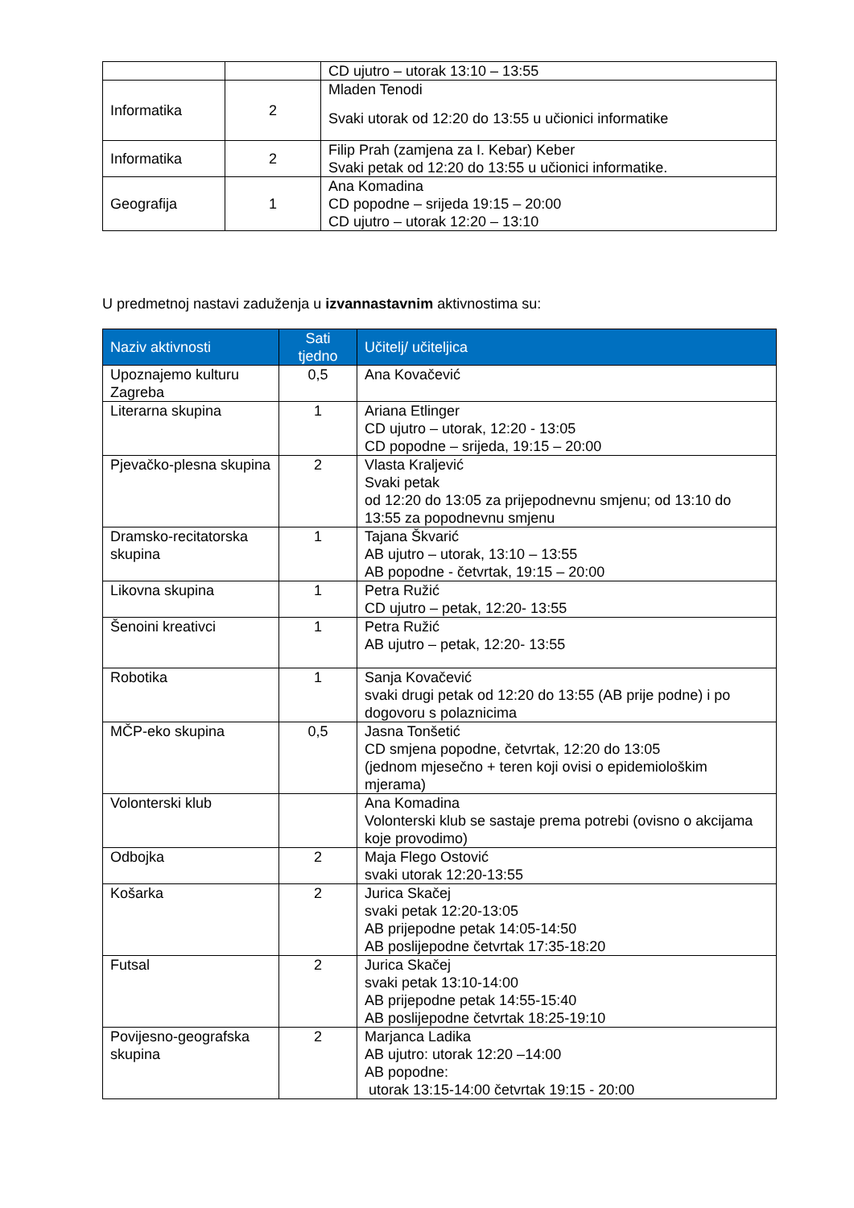| | | CD ujutro – utorak 13:10 – 13:55 |
| Informatika | 2 | Mladen Tenodi Svaki utorak od 12:20 do 13:55 u učionici informatike |
| Informatika | 2 | Filip Prah (zamjena za I. Kebar) Keber Svaki petak od 12:20 do 13:55 u učionici informatike. |
| Geografija | 1 | Ana Komadina CD popodne – srijeda 19:15 – 20:00 CD ujutro – utorak 12:20 – 13:10 |
U predmetnoj nastavi zaduženja u izvannastavnim aktivnostima su:
| Naziv aktivnosti | Sati tjedno | Učitelj/ učiteljica |
| --- | --- | --- |
| Upoznajemo kulturu Zagreba | 0,5 | Ana Kovačević |
| Literarna skupina | 1 | Ariana Etlinger CD ujutro – utorak, 12:20 - 13:05 CD popodne – srijeda, 19:15 – 20:00 |
| Pjevačko-plesna skupina | 2 | Vlasta Kraljević Svaki petak od 12:20 do 13:05 za prijepodnevnu smjenu; od 13:10 do 13:55 za popodnevnu smjenu |
| Dramsko-recitatorska skupina | 1 | Tajana Škvarić AB ujutro – utorak, 13:10 – 13:55 AB popodne - četvrtak, 19:15 – 20:00 |
| Likovna skupina | 1 | Petra Ružić CD ujutro – petak, 12:20- 13:55 |
| Šenoini kreativci | 1 | Petra Ružić AB ujutro – petak, 12:20- 13:55 |
| Robotika | 1 | Sanja Kovačević svaki drugi petak od 12:20 do 13:55 (AB prije podne) i po dogovoru s polaznicima |
| MČP-eko skupina | 0,5 | Jasna Tonšetić CD smjena popodne, četvrtak, 12:20 do 13:05 (jednom mjesečno + teren koji ovisi o epidemiološkim mjerama) |
| Volonterski klub | | Ana Komadina Volonterski klub se sastaje prema potrebi (ovisno o akcijama koje provodimo) |
| Odbojka | 2 | Maja Flego Ostović svaki utorak 12:20-13:55 |
| Košarka | 2 | Jurica Skačej svaki petak 12:20-13:05 AB prijepodne petak 14:05-14:50 AB poslijepodne četvrtak 17:35-18:20 |
| Futsal | 2 | Jurica Skačej svaki petak 13:10-14:00 AB prijepodne petak 14:55-15:40 AB poslijepodne četvrtak 18:25-19:10 |
| Povijesno-geografska skupina | 2 | Marjanca Ladika AB ujutro: utorak 12:20 –14:00 AB popodne: utorak 13:15-14:00 četvrtak 19:15 - 20:00 |